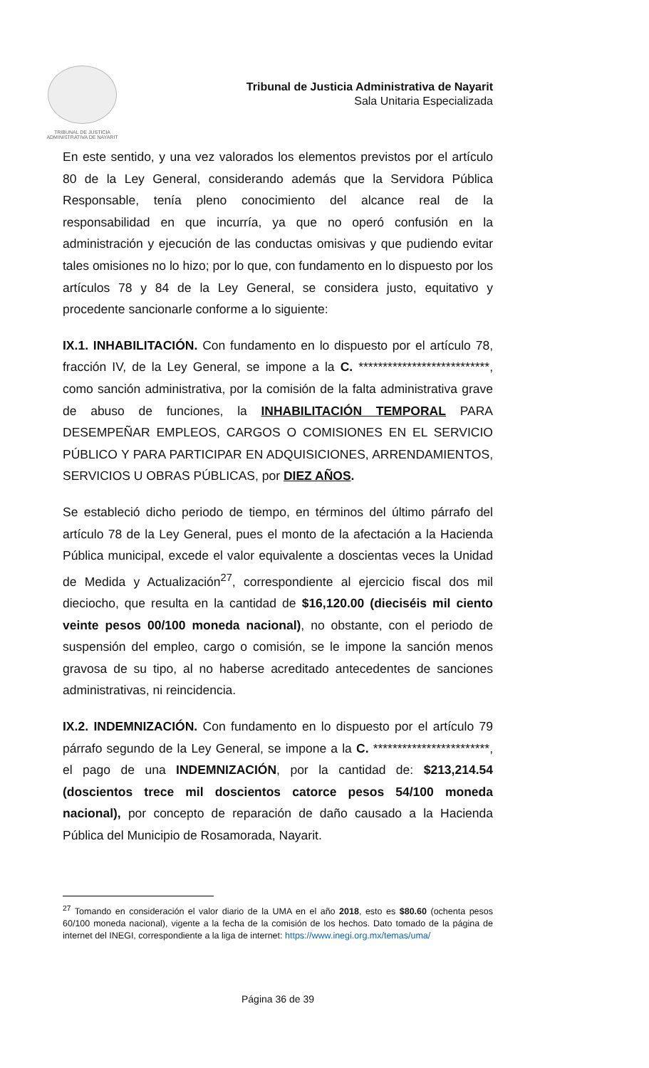TRIBUNAL DE JUSTICIA
ADMINISTRATIVA DE NAYARIT
Tribunal de Justicia Administrativa de Nayarit
Sala Unitaria Especializada
En este sentido, y una vez valorados los elementos previstos por el artículo 80 de la Ley General, considerando además que la Servidora Pública Responsable, tenía pleno conocimiento del alcance real de la responsabilidad en que incurría, ya que no operó confusión en la administración y ejecución de las conductas omisivas y que pudiendo evitar tales omisiones no lo hizo; por lo que, con fundamento en lo dispuesto por los artículos 78 y 84 de la Ley General, se considera justo, equitativo y procedente sancionarle conforme a lo siguiente:
IX.1. INHABILITACIÓN. Con fundamento en lo dispuesto por el artículo 78, fracción IV, de la Ley General, se impone a la C. ***************************, como sanción administrativa, por la comisión de la falta administrativa grave de abuso de funciones, la INHABILITACIÓN TEMPORAL PARA DESEMPEÑAR EMPLEOS, CARGOS O COMISIONES EN EL SERVICIO PÚBLICO Y PARA PARTICIPAR EN ADQUISICIONES, ARRENDAMIENTOS, SERVICIOS U OBRAS PÚBLICAS, por DIEZ AÑOS.
Se estableció dicho periodo de tiempo, en términos del último párrafo del artículo 78 de la Ley General, pues el monto de la afectación a la Hacienda Pública municipal, excede el valor equivalente a doscientas veces la Unidad de Medida y Actualización<sup>27</sup>, correspondiente al ejercicio fiscal dos mil dieciocho, que resulta en la cantidad de $16,120.00 (dieciséis mil ciento veinte pesos 00/100 moneda nacional), no obstante, con el periodo de suspensión del empleo, cargo o comisión, se le impone la sanción menos gravosa de su tipo, al no haberse acreditado antecedentes de sanciones administrativas, ni reincidencia.
IX.2. INDEMNIZACIÓN. Con fundamento en lo dispuesto por el artículo 79 párrafo segundo de la Ley General, se impone a la C. ************************, el pago de una INDEMNIZACIÓN, por la cantidad de: $213,214.54 (doscientos trece mil doscientos catorce pesos 54/100 moneda nacional), por concepto de reparación de daño causado a la Hacienda Pública del Municipio de Rosamorada, Nayarit.
<sup>27</sup> Tomando en consideración el valor diario de la UMA en el año 2018, esto es $80.60 (ochenta pesos 60/100 moneda nacional), vigente a la fecha de la comisión de los hechos. Dato tomado de la página de internet del INEGI, correspondiente a la liga de internet: https://www.inegi.org.mx/temas/uma/
Página 36 de 39